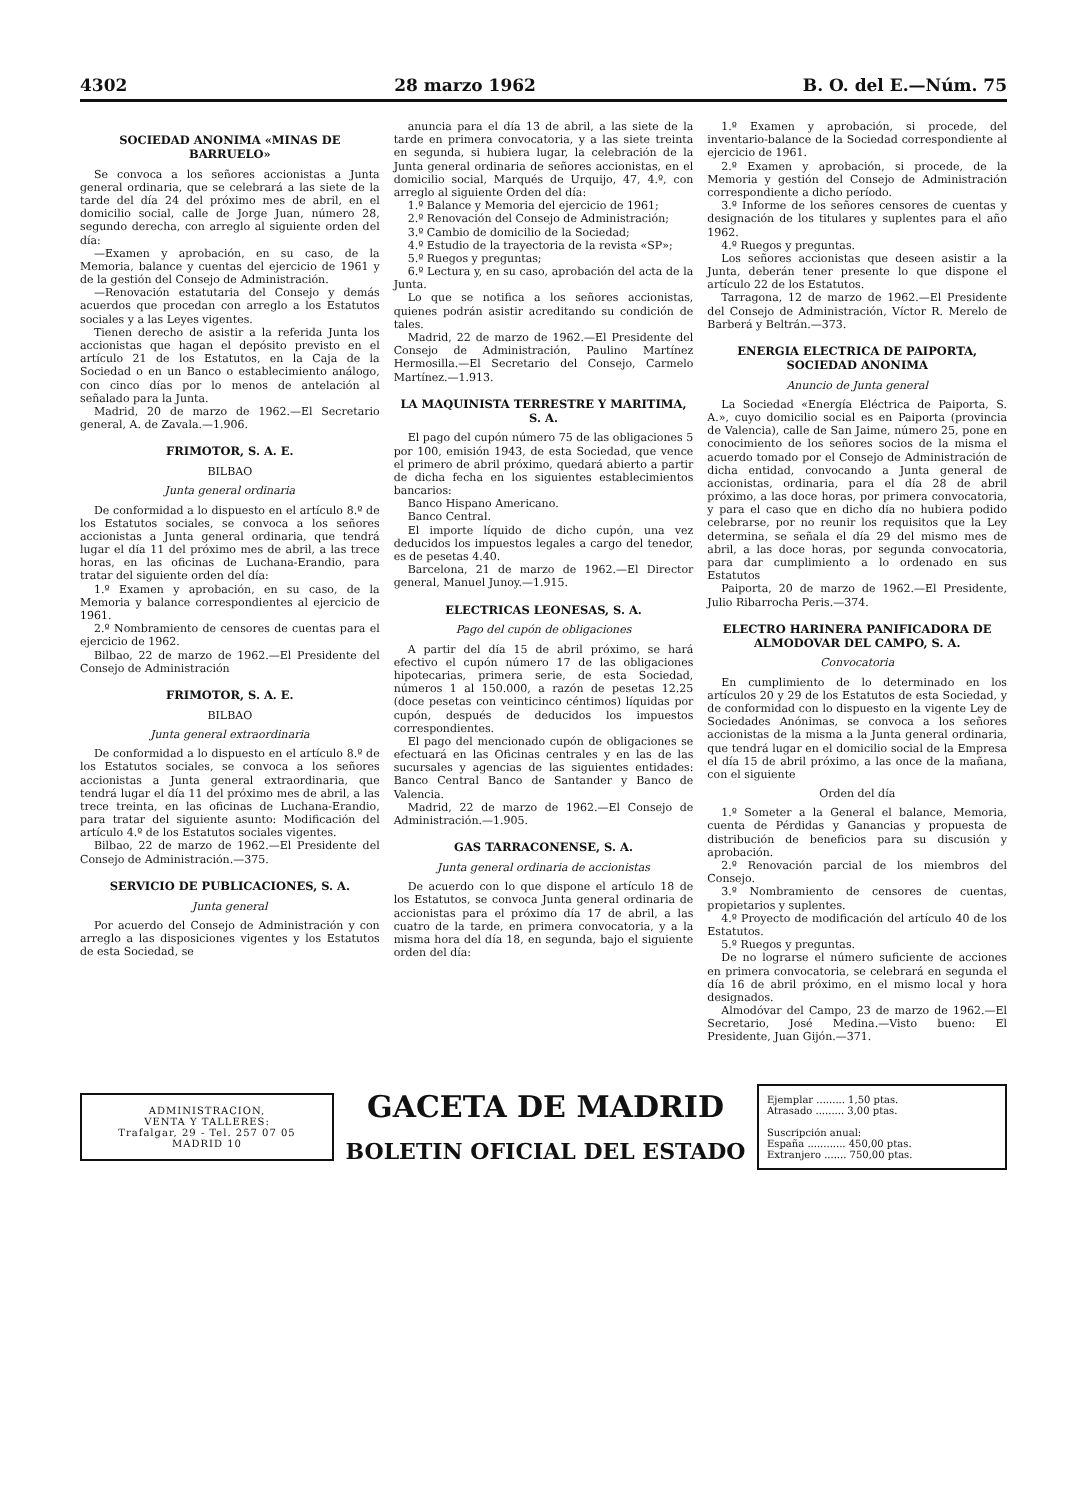4302 28 marzo 1962 B. O. del E.—Núm. 75
SOCIEDAD ANONIMA «MINAS DE BARRUELO»
Se convoca a los señores accionistas a Junta general ordinaria, que se celebrará a las siete de la tarde del día 24 del próximo mes de abril, en el domicilio social, calle de Jorge Juan, número 28, segundo derecha, con arreglo al siguiente orden del día:
—Examen y aprobación, en su caso, de la Memoria, balance y cuentas del ejercicio de 1961 y de la gestión del Consejo de Administración.
—Renovación estatutaria del Consejo y demás acuerdos que procedan con arreglo a los Estatutos sociales y a las Leyes vigentes.
Tienen derecho de asistir a la referida Junta los accionistas que hagan el depósito previsto en el artículo 21 de los Estatutos, en la Caja de la Sociedad o en un Banco o establecimiento análogo, con cinco días por lo menos de antelación al señalado para la Junta.
Madrid, 20 de marzo de 1962.—El Secretario general, A. de Zavala.—1.906.
FRIMOTOR, S. A. E.
BILBAO
Junta general ordinaria
De conformidad a lo dispuesto en el artículo 8.º de los Estatutos sociales, se convoca a los señores accionistas a Junta general ordinaria, que tendrá lugar el día 11 del próximo mes de abril, a las trece horas, en las oficinas de Luchana-Erandio, para tratar del siguiente orden del día:
1.º Examen y aprobación, en su caso, de la Memoria y balance correspondientes al ejercicio de 1961.
2.º Nombramiento de censores de cuentas para el ejercicio de 1962.
Bilbao, 22 de marzo de 1962.—El Presidente del Consejo de Administración
FRIMOTOR, S. A. E.
BILBAO
Junta general extraordinaria
De conformidad a lo dispuesto en el artículo 8.º de los Estatutos sociales, se convoca a los señores accionistas a Junta general extraordinaria, que tendrá lugar el día 11 del próximo mes de abril, a las trece treinta, en las oficinas de Luchana-Erandio, para tratar del siguiente asunto: Modificación del artículo 4.º de los Estatutos sociales vigentes.
Bilbao, 22 de marzo de 1962.—El Presidente del Consejo de Administración.—375.
SERVICIO DE PUBLICACIONES, S. A.
Junta general
Por acuerdo del Consejo de Administración y con arreglo a las disposiciones vigentes y los Estatutos de esta Sociedad, se
anuncia para el día 13 de abril, a las siete de la tarde en primera convocatoria, y a las siete treinta en segunda, si hubiera lugar, la celebración de la Junta general ordinaria de señores accionistas, en el domicilio social, Marqués de Urquijo, 47, 4.º, con arreglo al siguiente Orden del día:
1.º Balance y Memoria del ejercicio de 1961;
2.º Renovación del Consejo de Administración;
3.º Cambio de domicilio de la Sociedad;
4.º Estudio de la trayectoria de la revista «SP»;
5.º Ruegos y preguntas;
6.º Lectura y, en su caso, aprobación del acta de la Junta.
Lo que se notifica a los señores accionistas, quienes podrán asistir acreditando su condición de tales.
Madrid, 22 de marzo de 1962.—El Presidente del Consejo de Administración, Paulino Martínez Hermosilla.—El Secretario del Consejo, Carmelo Martínez.—1.913.
LA MAQUINISTA TERRESTRE Y MARITIMA, S. A.
El pago del cupón número 75 de las obligaciones 5 por 100, emisión 1943, de esta Sociedad, que vence el primero de abril próximo, quedará abierto a partir de dicha fecha en los siguientes establecimientos bancarios:
Banco Hispano Americano.
Banco Central.
El importe líquido de dicho cupón, una vez deducidos los impuestos legales a cargo del tenedor, es de pesetas 4.40.
Barcelona, 21 de marzo de 1962.—El Director general, Manuel Junoy.—1.915.
ELECTRICAS LEONESAS, S. A.
Pago del cupón de obligaciones
A partir del día 15 de abril próximo, se hará efectivo el cupón número 17 de las obligaciones hipotecarias, primera serie, de esta Sociedad, números 1 al 150.000, a razón de pesetas 12.25 (doce pesetas con veinticinco céntimos) líquidas por cupón, después de deducidos los impuestos correspondientes.
El pago del mencionado cupón de obligaciones se efectuará en las Oficinas centrales y en las de las sucursales y agencias de las siguientes entidades: Banco Central Banco de Santander y Banco de Valencia.
Madrid, 22 de marzo de 1962.—El Consejo de Administración.—1.905.
GAS TARRACONENSE, S. A.
Junta general ordinaria de accionistas
De acuerdo con lo que dispone el artículo 18 de los Estatutos, se convoca Junta general ordinaria de accionistas para el próximo día 17 de abril, a las cuatro de la tarde, en primera convocatoria, y a la misma hora del día 18, en segunda, bajo el siguiente orden del día:
1.º Examen y aprobación, si procede, del inventario-balance de la Sociedad correspondiente al ejercicio de 1961.
2.º Examen y aprobación, si procede, de la Memoria y gestión del Consejo de Administración correspondiente a dicho período.
3.º Informe de los señores censores de cuentas y designación de los titulares y suplentes para el año 1962.
4.º Ruegos y preguntas.
Los señores accionistas que deseen asistir a la Junta, deberán tener presente lo que dispone el artículo 22 de los Estatutos.
Tarragona, 12 de marzo de 1962.—El Presidente del Consejo de Administración, Víctor R. Merelo de Barberá y Beltrán.—373.
ENERGIA ELECTRICA DE PAIPORTA, SOCIEDAD ANONIMA
Anuncio de Junta general
La Sociedad «Energía Eléctrica de Paiporta, S. A.», cuyo domicilio social es en Paiporta (provincia de Valencia), calle de San Jaime, número 25, pone en conocimiento de los señores socios de la misma el acuerdo tomado por el Consejo de Administración de dicha entidad, convocando a Junta general de accionistas, ordinaria, para el día 28 de abril próximo, a las doce horas, por primera convocatoria, y para el caso que en dicho día no hubiera podido celebrarse, por no reunir los requisitos que la Ley determina, se señala el día 29 del mismo mes de abril, a las doce horas, por segunda convocatoria, para dar cumplimiento a lo ordenado en sus Estatutos
Paiporta, 20 de marzo de 1962.—El Presidente, Julio Ribarrocha Peris.—374.
ELECTRO HARINERA PANIFICADORA DE ALMODOVAR DEL CAMPO, S. A.
Convocatoria
En cumplimiento de lo determinado en los artículos 20 y 29 de los Estatutos de esta Sociedad, y de conformidad con lo dispuesto en la vigente Ley de Sociedades Anónimas, se convoca a los señores accionistas de la misma a la Junta general ordinaria, que tendrá lugar en el domicilio social de la Empresa el día 15 de abril próximo, a las once de la mañana, con el siguiente
Orden del día
1.º Someter a la General el balance, Memoria, cuenta de Pérdidas y Ganancias y propuesta de distribución de beneficios para su discusión y aprobación.
2.º Renovación parcial de los miembros del Consejo.
3.º Nombramiento de censores de cuentas, propietarios y suplentes.
4.º Proyecto de modificación del artículo 40 de los Estatutos.
5.º Ruegos y preguntas.
De no lograrse el número suficiente de acciones en primera convocatoria, se celebrará en segunda el día 16 de abril próximo, en el mismo local y hora designados.
Almodóvar del Campo, 23 de marzo de 1962.—El Secretario, José Medina.—Visto bueno: El Presidente, Juan Gijón.—371.
ADMINISTRACION,
VENTA Y TALLERES:
Trafalgar, 29 - Tel. 257 07 05
MADRID 10
GACETA DE MADRID
BOLETIN OFICIAL DEL ESTADO
Ejemplar ......... 1,50 ptas.
Atrasado ......... 3,00 ptas.
Suscripción anual:
España ............ 450,00 ptas.
Extranjero ....... 750,00 ptas.